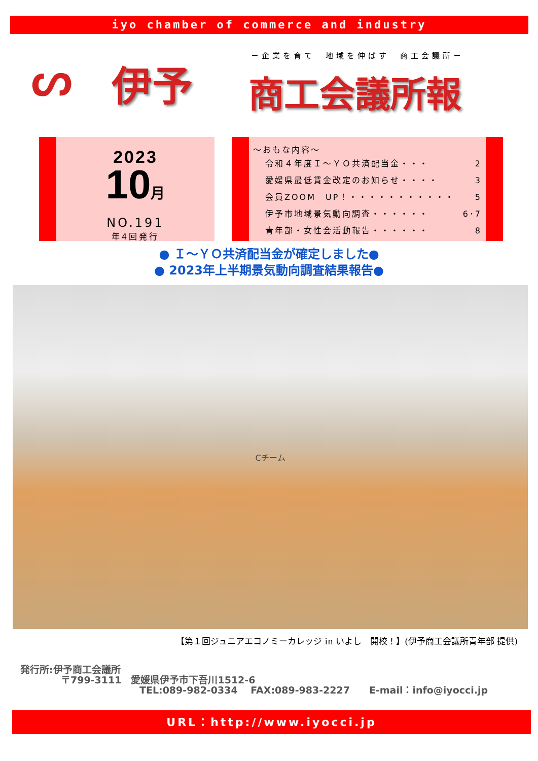iyo chamber of commerce and industry
ᔕ 伊予
－企業を育て　地域を伸ばす　商工会議所－
商工会議所報
2023
10月
NO.191
年4回発行
～おもな内容～
令和４年度Ｉ～ＹＯ共済配当金・・・ 2
愛媛県最低賃金改定のお知らせ・・・・ 3
会員ZOOM　UP！・・・・・・・・・・・ 5
伊予市地域景気動向調査・・・・・・ 6･7
青年部・女性会活動報告・・・・・・ 8
● Ｉ～ＹＯ共済配当金が確定しました●
● 2023年上半期景気動向調査結果報告●
Cチーム
【第１回ジュニアエコノミーカレッジ in いよし　開校！】(伊予商工会議所青年部 提供)
発行所:伊予商工会議所
〒799-3111　愛媛県伊予市下吾川1512-6
TEL:089-982-0334　 FAX:089-983-2227　　E-mail：info@iyocci.jp
URL：http://www.iyocci.jp